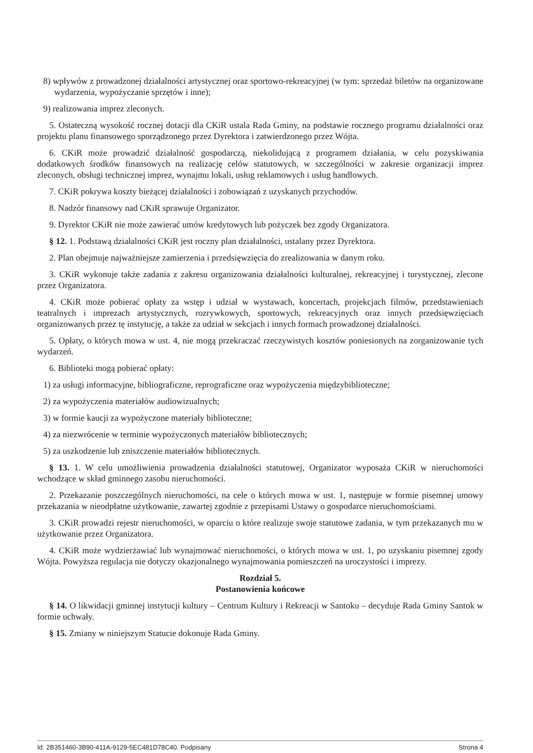8) wpływów z prowadzonej działalności artystycznej oraz sportowo-rekreacyjnej (w tym: sprzedaż biletów na organizowane wydarzenia, wypożyczanie sprzętów i inne);
9) realizowania imprez zleconych.
5. Ostateczną wysokość rocznej dotacji dla CKiR ustala Rada Gminy, na podstawie rocznego programu działalności oraz projektu planu finansowego sporządzonego przez Dyrektora i zatwierdzonego przez Wójta.
6. CKiR może prowadzić działalność gospodarczą, niekolidującą z programem działania, w celu pozyskiwania dodatkowych środków finansowych na realizację celów statutowych, w szczególności w zakresie organizacji imprez zleconych, obsługi technicznej imprez, wynajmu lokali, usług reklamowych i usług handlowych.
7. CKiR pokrywa koszty bieżącej działalności i zobowiązań z uzyskanych przychodów.
8. Nadzór finansowy nad CKiR sprawuje Organizator.
9. Dyrektor CKiR nie może zawierać umów kredytowych lub pożyczek bez zgody Organizatora.
§ 12. 1. Podstawą działalności CKiR jest roczny plan działalności, ustalany przez Dyrektora.
2. Plan obejmuje najważniejsze zamierzenia i przedsięwzięcia do zrealizowania w danym roku.
3. CKiR wykonuje także zadania z zakresu organizowania działalności kulturalnej, rekreacyjnej i turystycznej, zlecone przez Organizatora.
4. CKiR może pobierać opłaty za wstęp i udział w wystawach, koncertach, projekcjach filmów, przedstawieniach teatralnych i imprezach artystycznych, rozrywkowych, sportowych, rekreacyjnych oraz innych przedsięwzięciach organizowanych przez tę instytucję, a także za udział w sekcjach i innych formach prowadzonej działalności.
5. Opłaty, o których mowa w ust. 4, nie mogą przekraczać rzeczywistych kosztów poniesionych na zorganizowanie tych wydarzeń.
6. Biblioteki mogą pobierać opłaty:
1) za usługi informacyjne, bibliograficzne, reprograficzne oraz wypożyczenia międzybiblioteczne;
2) za wypożyczenia materiałów audiowizualnych;
3) w formie kaucji za wypożyczone materiały biblioteczne;
4) za niezwrócenie w terminie wypożyczonych materiałów bibliotecznych;
5) za uszkodzenie lub zniszczenie materiałów bibliotecznych.
§ 13. 1. W celu umożliwienia prowadzenia działalności statutowej, Organizator wyposaża CKiR w nieruchomości wchodzące w skład gminnego zasobu nieruchomości.
2. Przekazanie poszczególnych nieruchomości, na cele o których mowa w ust. 1, następuje w formie pisemnej umowy przekazania w nieodpłatne użytkowanie, zawartej zgodnie z przepisami Ustawy o gospodarce nieruchomościami.
3. CKiR prowadzi rejestr nieruchomości, w oparciu o które realizuje swoje statutowe zadania, w tym przekazanych mu w użytkowanie przez Organizatora.
4. CKiR może wydzierżawiać lub wynajmować nieruchomości, o których mowa w ust. 1, po uzyskaniu pisemnej zgody Wójta. Powyższa regulacja nie dotyczy okazjonalnego wynajmowania pomieszczeń na uroczystości i imprezy.
Rozdział 5.
Postanowienia końcowe
§ 14. O likwidacji gminnej instytucji kultury – Centrum Kultury i Rekreacji w Santoku – decyduje Rada Gminy Santok w formie uchwały.
§ 15. Zmiany w niniejszym Statucie dokonuje Rada Gminy.
Id: 2B351460-3B90-411A-9129-5EC481D78C40. Podpisany Strona 4